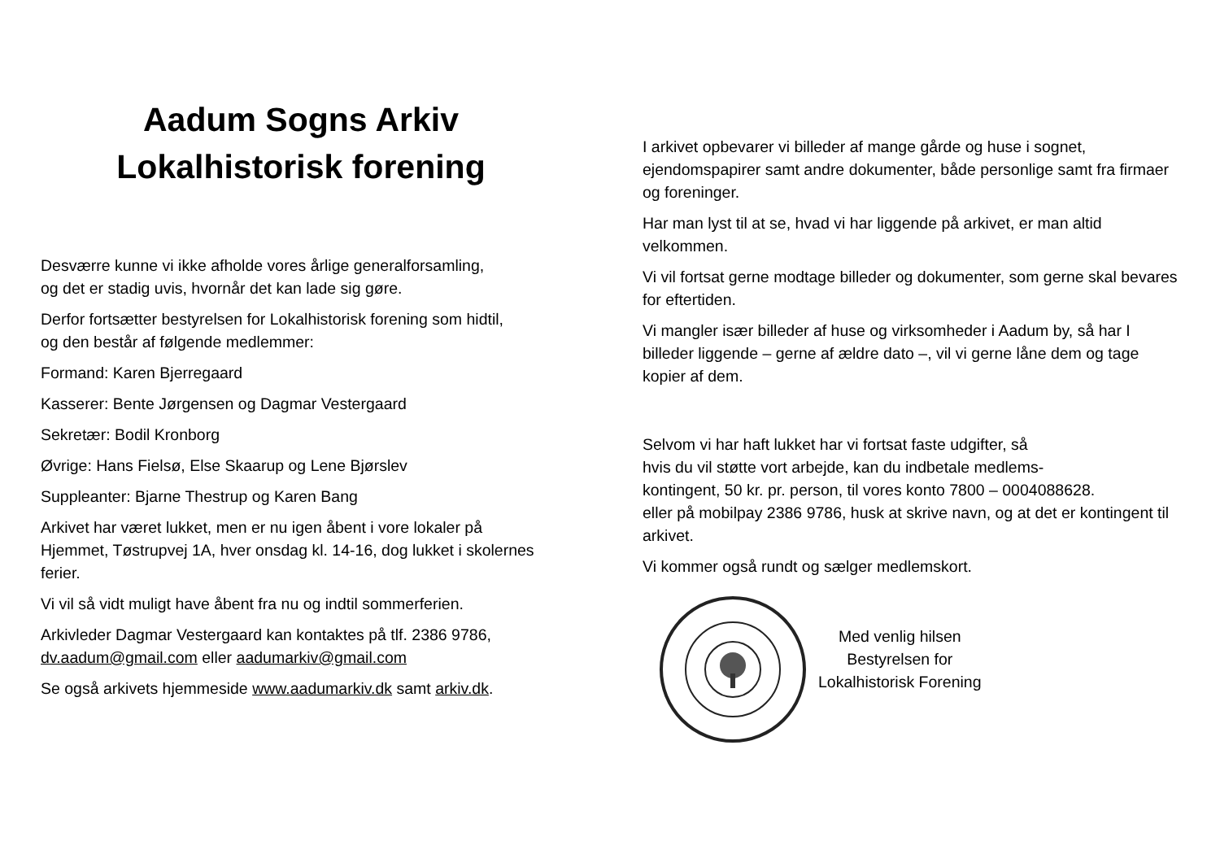Aadum Sogns Arkiv
Lokalhistorisk forening
Desværre kunne vi ikke afholde vores årlige generalforsamling,
og det er stadig uvis, hvornår det kan lade sig gøre.
Derfor fortsætter bestyrelsen for Lokalhistorisk forening som hidtil,
og den består af følgende medlemmer:
Formand: Karen Bjerregaard
Kasserer: Bente Jørgensen og Dagmar Vestergaard
Sekretær: Bodil Kronborg
Øvrige: Hans Fielsø, Else Skaarup og Lene Bjørslev
Suppleanter: Bjarne Thestrup og Karen Bang
Arkivet har været lukket, men er nu igen åbent i vore lokaler på Hjemmet, Tøstrupvej 1A, hver onsdag kl. 14-16, dog lukket i skolernes ferier.
Vi vil så vidt muligt have åbent fra nu og indtil sommerferien.
Arkivleder Dagmar Vestergaard kan kontaktes på tlf. 2386 9786, dv.aadum@gmail.com eller aadumarkiv@gmail.com
Se også arkivets hjemmeside www.aadumarkiv.dk samt arkiv.dk.
I arkivet opbevarer vi billeder af mange gårde og huse i sognet, ejendomspapirer samt andre dokumenter, både personlige samt fra firmaer og foreninger.
Har man lyst til at se, hvad vi har liggende på arkivet, er man altid velkommen.
Vi vil fortsat gerne modtage billeder og dokumenter, som gerne skal bevares for eftertiden.
Vi mangler især billeder af huse og virksomheder i Aadum by, så har I billeder liggende – gerne af ældre dato –, vil vi gerne låne dem og tage kopier af dem.
Selvom vi har haft lukket har vi fortsat faste udgifter, så
hvis du vil støtte vort arbejde, kan du indbetale medlems-
kontingent, 50 kr. pr. person, til vores konto 7800 – 0004088628.
eller på mobilpay 2386 9786, husk at skrive navn, og at det er kontingent til arkivet.
Vi kommer også rundt og sælger medlemskort.
Med venlig hilsen
Bestyrelsen for
Lokalhistorisk Forening